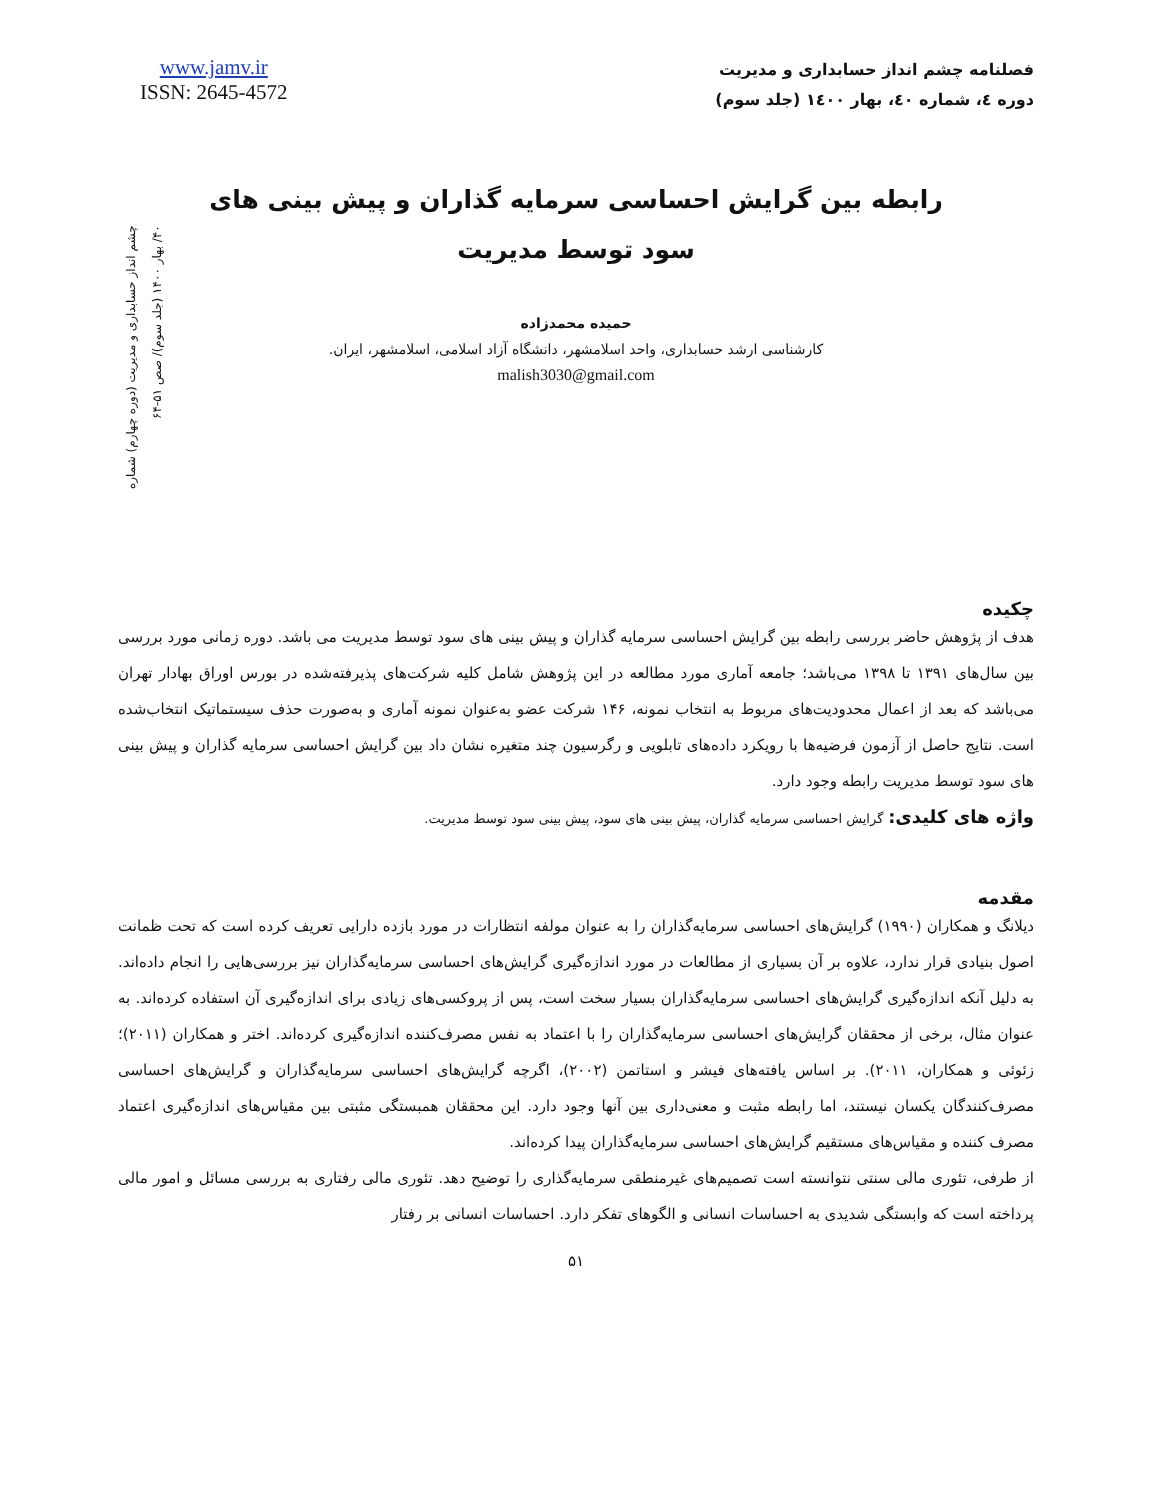www.jamv.ir
ISSN: 2645-4572
فصلنامه چشم انداز حسابداری و مدیریت
دوره ٤، شماره ٤٠، بهار ١٤٠٠ (جلد سوم)
چشم انداز حسابداری و مدیریت (دوره چهارم) شماره ۴۰/ بهار ۱۴۰۰ (جلد سوم)/ صص ۵۱-۶۴
رابطه بین گرایش احساسی سرمایه گذاران و پیش بینی های سود توسط مدیریت
حمیده محمدزاده
کارشناسی ارشد حسابداری، واحد اسلامشهر، دانشگاه آزاد اسلامی، اسلامشهر، ایران.
malish3030@gmail.com
چکیده
هدف از پژوهش حاضر بررسی رابطه بین گرایش احساسی سرمایه گذاران و پیش بینی های سود توسط مدیریت می باشد. دوره زمانی مورد بررسی بین سال‌های ۱۳۹۱ تا ۱۳۹۸ می‌باشد؛ جامعه آماری مورد مطالعه در این پژوهش شامل کلیه شرکت‌های پذیرفته‌شده در بورس اوراق بهادار تهران می‌باشد که بعد از اعمال محدودیت‌های مربوط به انتخاب نمونه، ۱۴۶ شرکت عضو به‌عنوان نمونه آماری و به‌صورت حذف سیستماتیک انتخاب‌شده است. نتایج حاصل از آزمون فرضیه‌ها با رویکرد داده‌های تابلویی و رگرسیون چند متغیره نشان داد بین گرایش احساسی سرمایه گذاران و پیش بینی های سود توسط مدیریت رابطه وجود دارد.
واژه های کلیدی: گرایش احساسی سرمایه گذاران، پیش بینی های سود، پیش بینی سود توسط مدیریت.
مقدمه
دیلانگ و همکاران (۱۹۹۰) گرایش‌های احساسی سرمایه‌گذاران را به عنوان مولفه انتظارات در مورد بازده دارایی تعریف کرده است که تحت ظمانت اصول بنیادی قرار ندارد، علاوه بر آن بسیاری از مطالعات در مورد اندازه‌گیری گرایش‌های احساسی سرمایه‌گذاران نیز بررسی‌هایی را انجام داده‌اند. به دلیل آنکه اندازه‌گیری گرایش‌های احساسی سرمایه‌گذاران بسیار سخت است، پس از پروکسی‌های زیادی برای اندازه‌گیری آن استفاده کرده‌اند. به عنوان مثال، برخی از محققان گرایش‌های احساسی سرمایه‌گذاران را با اعتماد به نفس مصرف‌کننده اندازه‌گیری کرده‌اند. اختر و همکاران (۲۰۱۱)؛ زئوئی و همکاران، ۲۰۱۱). بر اساس یافته‌های فیشر و استاتمن (۲۰۰۲)، اگرچه گرایش‌های احساسی سرمایه‌گذاران و گرایش‌های احساسی مصرف‌کنندگان یکسان نیستند، اما رابطه مثبت و معنی‌داری بین آنها وجود دارد. این محققان همبستگی مثبتی بین مقیاس‌های اندازه‌گیری اعتماد مصرف کننده و مقیاس‌های مستقیم گرایش‌های احساسی سرمایه‌گذاران پیدا کرده‌اند.
از طرفی، تئوری مالی سنتی نتوانسته است تصمیم‌های غیرمنطقی سرمایه‌گذاری را توضیح دهد. تئوری مالی رفتاری به بررسی مسائل و امور مالی پرداخته است که وابستگی شدیدی به احساسات انسانی و الگوهای تفکر دارد. احساسات انسانی بر رفتار
۵۱